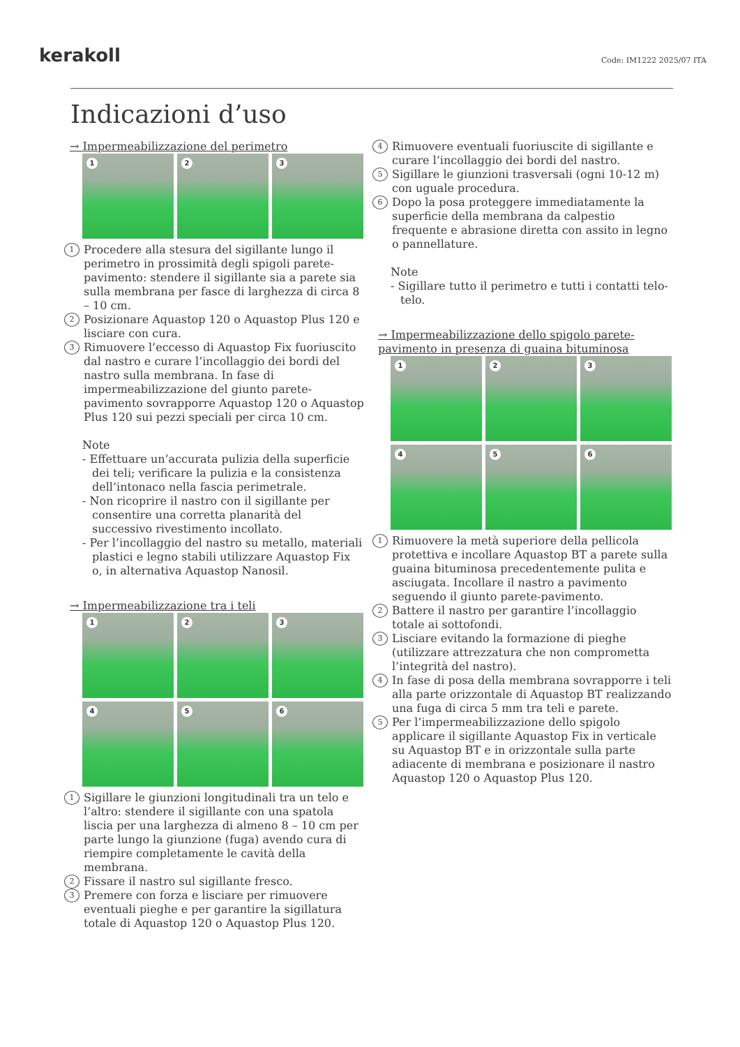kerakoll
Code: IM1222 2025/07 ITA
Indicazioni d’uso
→ Impermeabilizzazione del perimetro
1
2
3
1
Procedere alla stesura del sigillante lungo il perimetro in prossimità degli spigoli parete-pavimento: stendere il sigillante sia a parete sia sulla membrana per fasce di larghezza di circa 8 – 10 cm.
2
Posizionare Aquastop 120 o Aquastop Plus 120 e lisciare con cura.
3
Rimuovere l’eccesso di Aquastop Fix fuoriuscito dal nastro e curare l’incollaggio dei bordi del nastro sulla membrana. In fase di impermeabilizzazione del giunto parete-pavimento sovrapporre Aquastop 120 o Aquastop Plus 120 sui pezzi speciali per circa 10 cm.
Note
- Effettuare un’accurata pulizia della superficie dei teli; verificare la pulizia e la consistenza dell’intonaco nella fascia perimetrale.
- Non ricoprire il nastro con il sigillante per consentire una corretta planarità del successivo rivestimento incollato.
- Per l’incollaggio del nastro su metallo, materiali plastici e legno stabili utilizzare Aquastop Fix o, in alternativa Aquastop Nanosil.
→ Impermeabilizzazione tra i teli
1
2
3
4
5
6
1
Sigillare le giunzioni longitudinali tra un telo e l’altro: stendere il sigillante con una spatola liscia per una larghezza di almeno 8 – 10 cm per parte lungo la giunzione (fuga) avendo cura di riempire completamente le cavità della membrana.
2
Fissare il nastro sul sigillante fresco.
3
Premere con forza e lisciare per rimuovere eventuali pieghe e per garantire la sigillatura totale di Aquastop 120 o Aquastop Plus 120.
4
Rimuovere eventuali fuoriuscite di sigillante e curare l’incollaggio dei bordi del nastro.
5
Sigillare le giunzioni trasversali (ogni 10-12 m) con uguale procedura.
6
Dopo la posa proteggere immediatamente la superficie della membrana da calpestio frequente e abrasione diretta con assito in legno o pannellature.
Note
- Sigillare tutto il perimetro e tutti i contatti telo-telo.
→ Impermeabilizzazione dello spigolo parete-pavimento in presenza di guaina bituminosa
1
2
3
4
5
6
1
Rimuovere la metà superiore della pellicola protettiva e incollare Aquastop BT a parete sulla guaina bituminosa precedentemente pulita e asciugata. Incollare il nastro a pavimento seguendo il giunto parete-pavimento.
2
Battere il nastro per garantire l’incollaggio totale ai sottofondi.
3
Lisciare evitando la formazione di pieghe (utilizzare attrezzatura che non comprometta l’integrità del nastro).
4
In fase di posa della membrana sovrapporre i teli alla parte orizzontale di Aquastop BT realizzando una fuga di circa 5 mm tra teli e parete.
5
Per l’impermeabilizzazione dello spigolo applicare il sigillante Aquastop Fix in verticale su Aquastop BT e in orizzontale sulla parte adiacente di membrana e posizionare il nastro Aquastop 120 o Aquastop Plus 120.